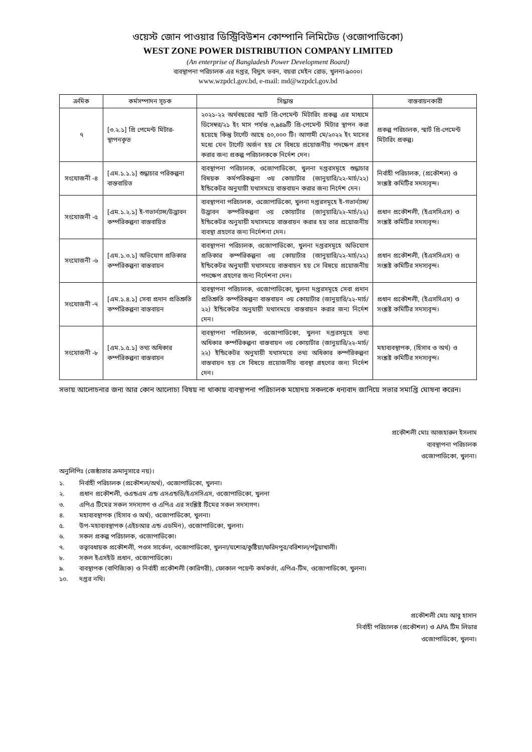ওয়েস্ট জোন পাওয়ার ডিস্ট্রিবিউশন কোম্পানি লিমিটেড (ওজোপাডিকো)
WEST ZONE POWER DISTRIBUTION COMPANY LIMITED
(An enterprise of Bangladesh Power Development Board)
ব্যবস্থাপনা পরিচালক এর দপ্তর, বিদ্যুৎ ভবন, বয়রা মেইন রোড, খুলনা-৯০০০।
www.wzpdcl.gov.bd, e-mail: md@wzpdcl.gov.bd
| ক্রমিক | কর্মসম্পাদন সূচক | সিদ্ধান্ত | বাস্তবায়নকারী |
| --- | --- | --- | --- |
| ৭ | [৩.২.১] প্রি পেমেন্ট মিটার-স্থাপনকৃত | ২০২১-২২ অর্থবছরের স্মার্ট প্রি-পেমেন্ট মিটারিং প্রকল্প এর মাধ্যমে ডিসেম্বর/২১ ইং মাস পর্যন্ত ৩,৯৪৯টি প্রি-পেমেন্ট মিটার স্থাপন করা হয়েছে কিন্তু টার্গেট আছে ৫০,০০০ টি। আগামী মে/২০২২ ইং মাসের মধ্যে যেন টার্গেট অর্জন হয় সে বিষয়ে প্রয়োজনীয় পদক্ষেপ গ্রহণ করার জন্য প্রকল্প পরিচালককে নির্দেশ দেন। | প্রকল্প পরিচালক, স্মার্ট প্রি-পেমেন্ট মিটারিং প্রকল্প। |
| সংযোজনী -৪ | [এম.১.১.১] শুদ্ধাচার পরিকল্পনা বাস্তবায়িত | ব্যবস্থাপনা পরিচালক, ওজোপাডিকো, খুলনা দপ্তরসমূহে শুদ্ধাচার বিষয়ক কর্মপরিকল্পনা ৩য় কোয়ার্টার (জানুয়ারি/২২-মার্চ/২২) ইন্ডিকেটর অনুযায়ী যথাসময়ে বাস্তবায়ন করার জন্য নির্দেশ দেন। | নির্বাহী পরিচালক, (প্রকৌশল) ও সংশ্লষ্ট কমিটির সদস্যবৃন্দ। |
| সংযোজনী -৫ | [এম.১.২.১] ই-গভার্ন্যান্স/উদ্ভাবন কর্ম্পরিকল্পনা বাস্তবায়িত | ব্যবস্থাপনা পরিচালক, ওজোপাডিকো, খুলনা দপ্তরসমূহে ই-গভার্ন্যান্স/উদ্ভাবন কর্ম্পরিকল্পনা ৩য় কোয়ার্টার (জানুয়ারি/২২-মার্চ/২২) ইন্ডিকেটর অনুযায়ী যথাসময়ে বাস্তবায়ন করার হয় তার প্রয়োজনীয় ব্যবস্থা গ্রহণের জন্য নির্দেশনা দেন। | প্রধান প্রকৌশলী, (ইএসসিএস) ও সংশ্লষ্ট কমিটির সদস্যবৃন্দ। |
| সংযোজনী -৬ | [এম.১.৩.১] অভিযোগ প্রতিকার কর্ম্পরিকল্পনা বাস্তবায়ন | ব্যবস্থাপনা পরিচালক, ওজোপাডিকো, খুলনা দপ্তরসমূহে অভিযোগ প্রতিকার কর্ম্পরিকল্পনা ৩য় কোয়ার্টার (জানুয়ারি/২২-মার্চ/২২) ইন্ডিকেটর অনুযায়ী যথাসময়ে বাস্তবায়ন হয় সে বিষয়ে প্রয়োজনীয় পদক্ষেপ গ্রহণের জন্য নির্দেশনা দেন। | প্রধান প্রকৌশলী, (ইএসসিএস) ও সংশ্লষ্ট কমিটির সদস্যবৃন্দ। |
| সংযোজনী -৭ | [এম.১.৪.১] সেবা প্রদান প্রতিশ্রুতি কর্ম্পরিকল্পনা বাস্তবায়ন | ব্যবস্থাপনা পরিচালক, ওজোপাডিকো, খুলনা দপ্তরসমূহে সেবা প্রদান প্রতিশ্রুতি কর্ম্পরিকল্পনা বাস্তবায়ন ৩য় কোয়ার্টার (জানুয়ারি/২২-মার্চ/২২) ইন্ডিকেটর অনুযায়ী যথাসময়ে বাস্তবায়ন করার জন্য নির্দেশ দেন। | প্রধান প্রকৌশলী, (ইএসসিএস) ও সংশ্লষ্ট কমিটির সদস্যবৃন্দ। |
| সংযোজনী -৮ | [এম.১.৫.১] তথ্য অধিকার কর্ম্পরিকল্পনা বাস্তবায়ন | ব্যবস্থাপনা পরিচালক, ওজোপাডিকো, খুলনা দপ্তরসমূহে তথ্য অধিকার কর্ম্পরিকল্পনা বাস্তবায়ন ৩য় কোয়ার্টার (জানুয়ারি/২২-মার্চ/২২) ইন্ডিকেটর অনুযায়ী যথাসময়ে তথ্য অধিকার কর্ম্পরিকল্পনা বাস্তবায়ন হয় সে বিষয়ে প্রয়োজনীয় ব্যবস্থা গ্রহণের জন্য নির্দেশ দেন। | মহাব্যবস্থাপক, (হিসাব ও অর্থ) ও সংশ্লষ্ট কমিটির সদস্যবৃন্দ। |
সভায় আলোচনার জন্য আর কোন আলোচ্য বিষয় না থাকায় ব্যবস্থাপনা পরিচালক মহোদয় সকলকে ধন্যবাদ জানিয়ে সভার সমাপ্তি ঘোষনা করেন।
প্রকৌশলী মোঃ আজহারুল ইসলাম
ব্যবস্থাপনা পরিচালক
ওজোপাডিকো, খুলনা।
অনুলিপিঃ (জেষ্ঠ্যতার ক্রমানুসারে নয়)।
১. নির্বাহী পরিচালক (প্রকৌশল/অর্থ), ওজোপাডিকো, খুলনা।
২. প্রধান প্রকৌশলী, ওএন্ডএম এন্ড এসএন্ডডি/ইএসসিএস, ওজোপাডিকো, খুলনা
৩. এপিএ টিমের সকল সদস্যগণ ও এপিএ এর সংশ্লিষ্ট টিমের সকল সদস্যগণ।
৪. মহাব্যবস্থাপক (হিসাব ও অর্থ), ওজোপাডিকো, খুলনা।
৫. উপ-মহাব্যবস্থাপক (এইচআর এন্ড এডমিন), ওজোপাডিকো, খুলনা।
৬. সকল প্রকল্প পরিচালক, ওজোপাডিকো।
৭. তত্বাবধায়ক প্রকৌশলী, পওস সার্কেল, ওজোপাডিকো, খুলনা/যশোর/কুষ্টিয়া/ফরিদপুর/বরিশাল/পটুয়াখালী।
৮. সকল ইএসইউ প্রধান, ওজোপাডিকো।
৯. ব্যবস্থাপক (বাণিজ্যিক) ও নির্বাহী প্রকৌশলী (কারিগরী), ফোকাল পয়েন্ট কর্মকর্তা, এপিএ-টিম, ওজোপাডিকো, খুলনা।
১০. দপ্তর নথি।
প্রকৌশলী মোঃ আবু হাসান
নির্বাহী পরিচালক (প্রকৌশল) ও APA টিম লিডার
ওজোপাডিকো, খুলনা।